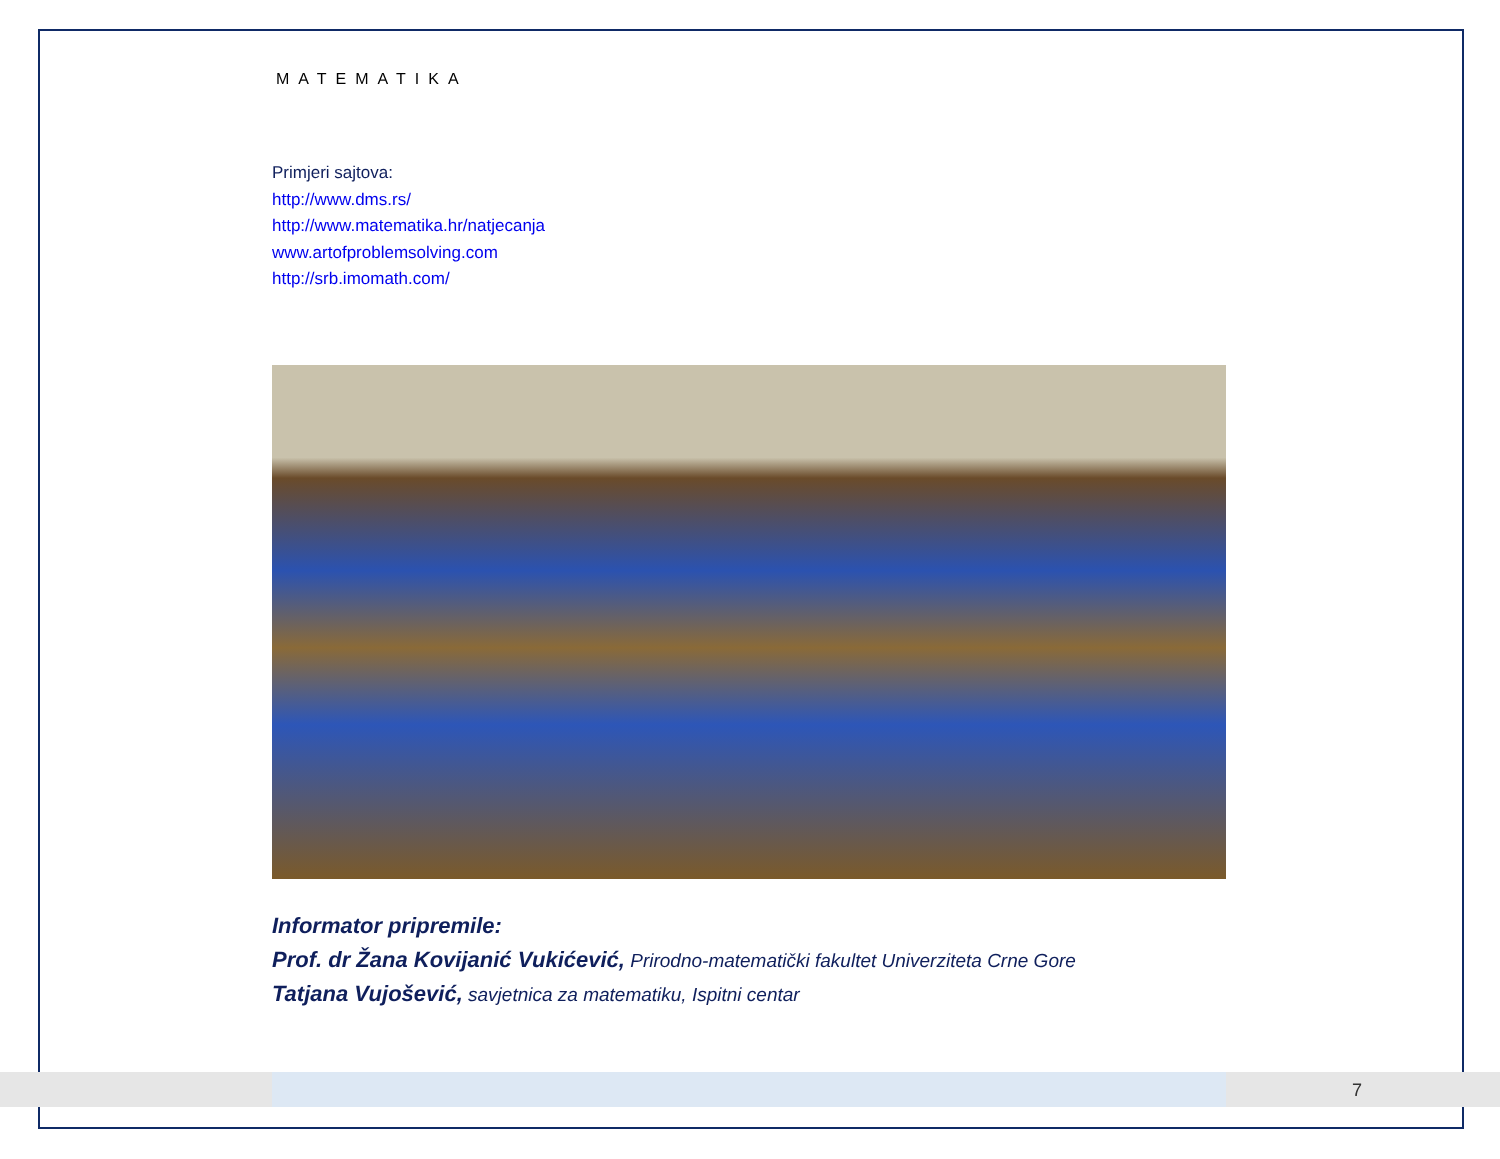7
MATEMATIKA
Primjeri sajtova:
http://www.dms.rs/
http://www.matematika.hr/natjecanja
www.artofproblemsolving.com
http://srb.imomath.com/
Informator pripremile:
Prof. dr Žana Kovijanić Vukićević, Prirodno-matematički fakultet Univerziteta Crne Gore
Tatjana Vujošević, savjetnica za matematiku, Ispitni centar